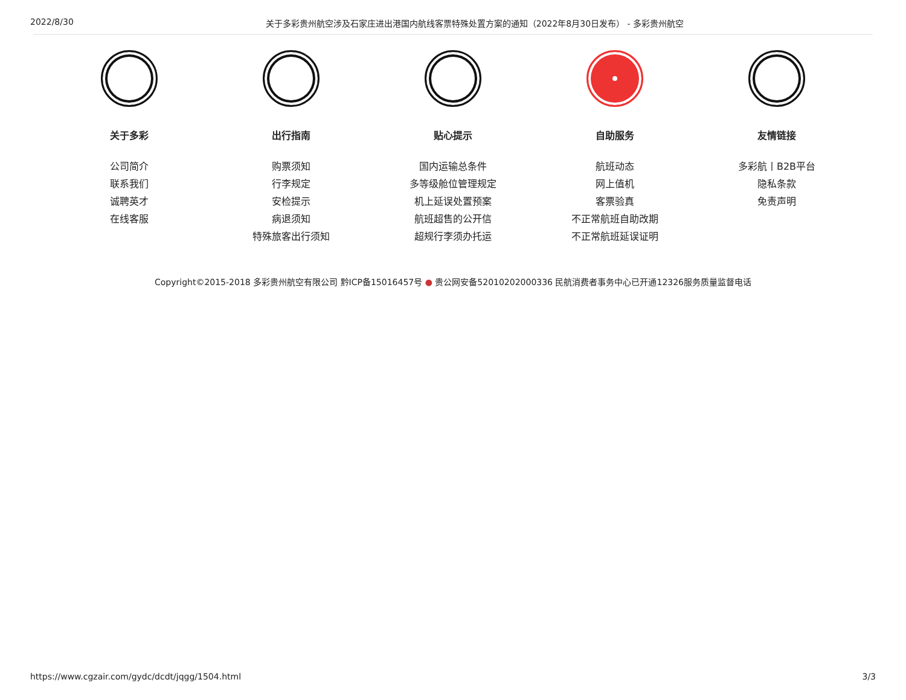2022/8/30 关于多彩贵州航空涉及石家庄进出港国内航线客票特殊处置方案的通知（2022年8月30日发布） - 多彩贵州航空
关于多彩
公司简介
联系我们
诚聘英才
在线客服
出行指南
购票须知
行李规定
安检提示
病退须知
特殊旅客出行须知
贴心提示
国内运输总条件
多等级舱位管理规定
机上延误处置预案
航班超售的公开信
超规行李须办托运
自助服务
航班动态
网上值机
客票验真
不正常航班自助改期
不正常航班延误证明
友情链接
多彩航丨B2B平台
隐私条款
免责声明
Copyright©2015-2018 多彩贵州航空有限公司 黔ICP备15016457号 ● 贵公网安备52010202000336 民航消费者事务中心已开通12326服务质量监督电话
https://www.cgzair.com/gydc/dcdt/jqgg/1504.html 3/3